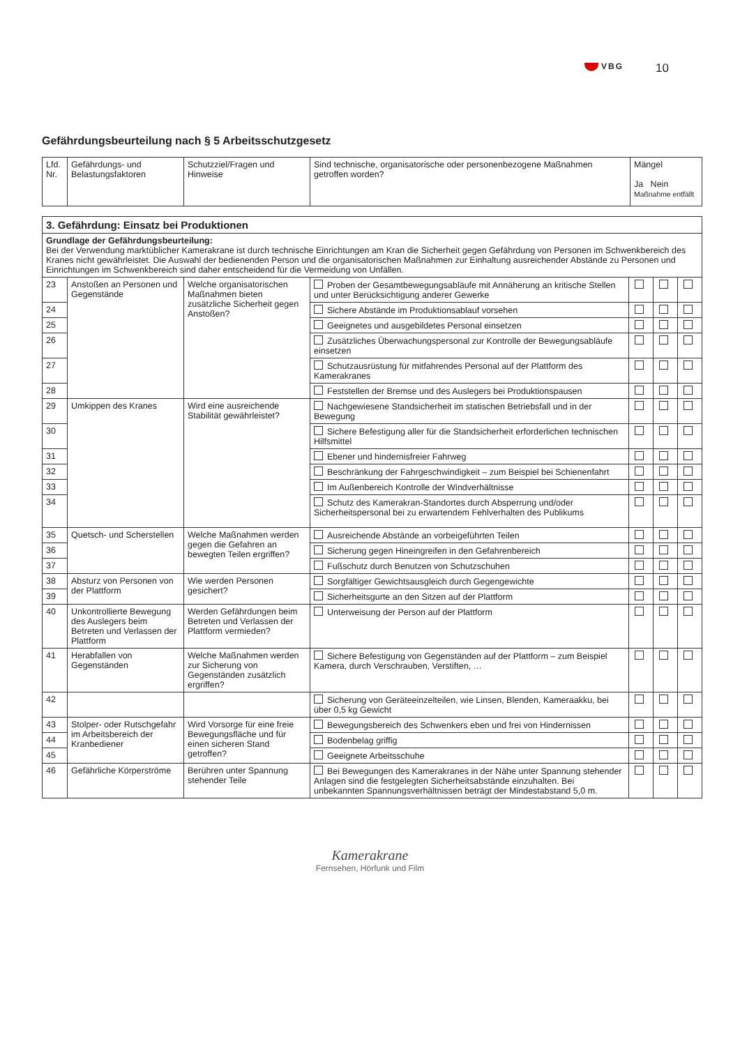VBG 10
Gefährdungsbeurteilung nach § 5 Arbeitsschutzgesetz
| Lfd. Nr. | Gefährdungs- und Belastungsfaktoren | Schutzziel/Fragen und Hinweise | Sind technische, organisatorische oder personenbezogene Maßnahmen getroffen worden? | Mängel Ja Nein Maßnahme entfällt |
| --- | --- | --- | --- | --- |
| 3. Gefährdung: Einsatz bei Produktionen | | | | | | |
| Grundlage der Gefährdungsbeurteilung: Bei der Verwendung marktüblicher Kamerakrane ist durch technische Einrichtungen am Kran die Sicherheit gegen Gefährdung von Personen im Schwenkbereich des Kranes nicht gewährleistet. Die Auswahl der bedienenden Person und die organisatorischen Maßnahmen zur Einhaltung ausreichender Abstände zu Personen und Einrichtungen im Schwenkbereich sind daher entscheidend für die Vermeidung von Unfällen. | | | | | | |
| 23 | Anstoßen an Personen und Gegenstände | Welche organisatorischen Maßnahmen bieten zusätzliche Sicherheit gegen Anstoßen? | Proben der Gesamtbewegungsabläufe mit Annäherung an kritische Stellen und unter Berücksichtigung anderer Gewerke | | | |
| 24 | | | Sichere Abstände im Produktionsablauf vorsehen | | | |
| 25 | | | Geeignetes und ausgebildetes Personal einsetzen | | | |
| 26 | | | Zusätzliches Überwachungspersonal zur Kontrolle der Bewegungsabläufe einsetzen | | | |
| 27 | | | Schutzausrüstung für mitfahrendes Personal auf der Plattform des Kamerakranes | | | |
| 28 | | | Feststellen der Bremse und des Auslegers bei Produktionspausen | | | |
| 29 | Umkippen des Kranes | Wird eine ausreichende Stabilität gewährleistet? | Nachgewiesene Standsicherheit im statischen Betriebsfall und in der Bewegung | | | |
| 30 | | | Sichere Befestigung aller für die Standsicherheit erforderlichen technischen Hilfsmittel | | | |
| 31 | | | Ebener und hindernisfreier Fahrweg | | | |
| 32 | | | Beschränkung der Fahrgeschwindigkeit – zum Beispiel bei Schienenfahrt | | | |
| 33 | | | Im Außenbereich Kontrolle der Windverhältnisse | | | |
| 34 | | | Schutz des Kamerakran-Standortes durch Absperrung und/oder Sicherheitspersonal bei zu erwartendem Fehlverhalten des Publikums | | | |
| 35 | Quetsch- und Scherstellen | Welche Maßnahmen werden gegen die Gefahren an bewegten Teilen ergriffen? | Ausreichende Abstände an vorbeigeführten Teilen | | | |
| 36 | | | Sicherung gegen Hineingreifen in den Gefahrenbereich | | | |
| 37 | | | Fußschutz durch Benutzen von Schutzschuhen | | | |
| 38 | Absturz von Personen von der Plattform | Wie werden Personen gesichert? | Sorgfältiger Gewichtsausgleich durch Gegengewichte | | | |
| 39 | | | Sicherheitsgurte an den Sitzen auf der Plattform | | | |
| 40 | Unkontrollierte Bewegung des Auslegers beim Betreten und Verlassen der Plattform | Werden Gefährdungen beim Betreten und Verlassen der Plattform vermieden? | Unterweisung der Person auf der Plattform | | | |
| 41 | Herabfallen von Gegenständen | Welche Maßnahmen werden zur Sicherung von Gegenständen zusätzlich ergriffen? | Sichere Befestigung von Gegenständen auf der Plattform – zum Beispiel Kamera, durch Verschrauben, Verstiften, … | | | |
| 42 | | | Sicherung von Geräteeinzelteilen, wie Linsen, Blenden, Kameraakku, bei über 0,5 kg Gewicht | | | |
| 43 | Stolper- oder Rutschgefahr im Arbeitsbereich der Kranbediener | Wird Vorsorge für eine freie Bewegungsfläche und für einen sicheren Stand getroffen? | Bewegungsbereich des Schwenkers eben und frei von Hindernissen | | | |
| 44 | | | Bodenbelag griffig | | | |
| 45 | | | Geeignete Arbeitsschuhe | | | |
| 46 | Gefährliche Körperströme | Berühren unter Spannung stehender Teile | Bei Bewegungen des Kamerakranes in der Nähe unter Spannung stehender Anlagen sind die festgelegten Sicherheitsabstände einzuhalten. Bei unbekannten Spannungsverhältnissen beträgt der Mindestabstand 5,0 m. | | | |
Kamerakrane
Fernsehen, Hörfunk und Film